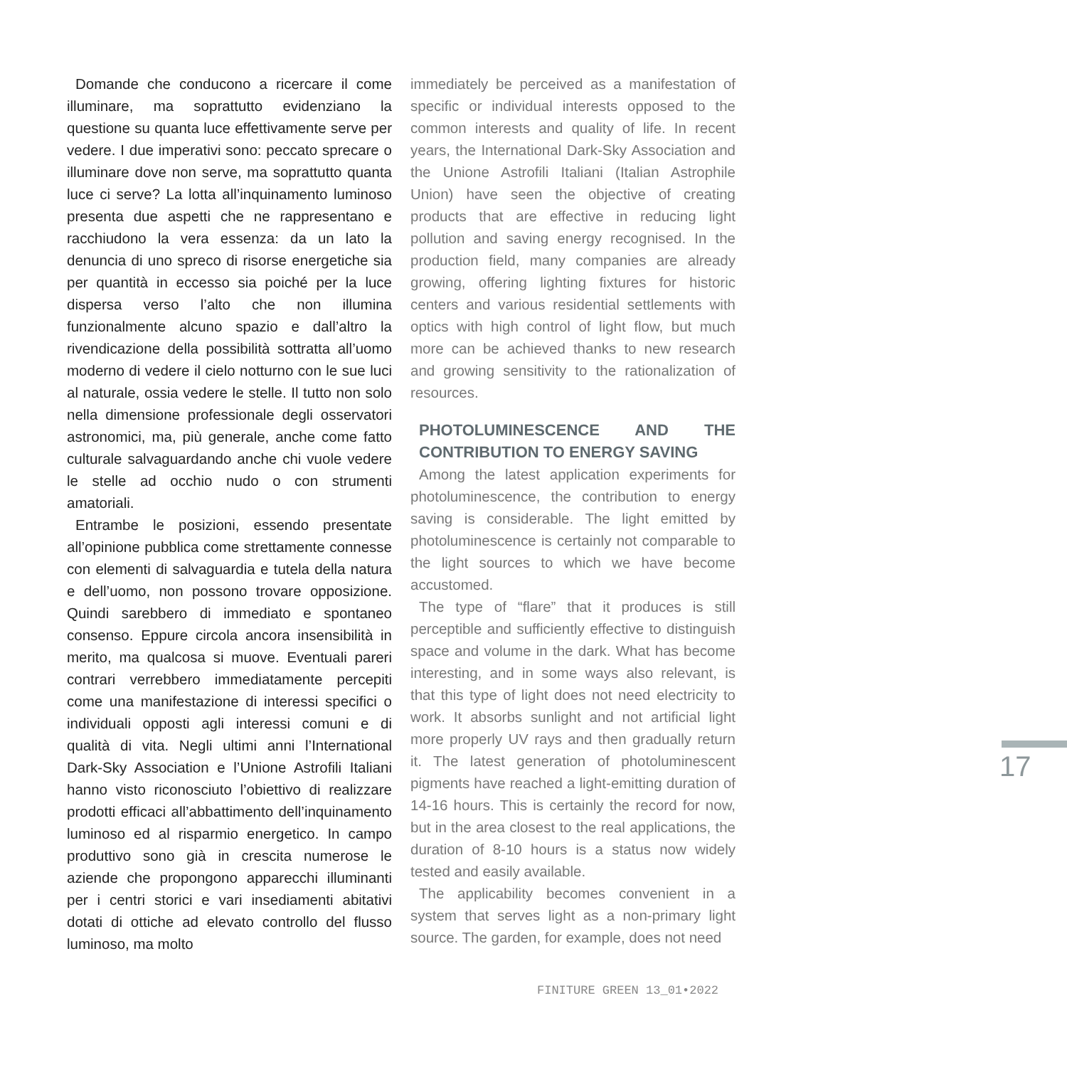Domande che conducono a ricercare il come illuminare, ma soprattutto evidenziano la questione su quanta luce effettivamente serve per vedere. I due imperativi sono: peccato sprecare o illuminare dove non serve, ma soprattutto quanta luce ci serve? La lotta all’inquinamento luminoso presenta due aspetti che ne rappresentano e racchiudono la vera essenza: da un lato la denuncia di uno spreco di risorse energetiche sia per quantità in eccesso sia poiché per la luce dispersa verso l’alto che non illumina funzionalmente alcuno spazio e dall’altro la rivendicazione della possibilità sottratta all’uomo moderno di vedere il cielo notturno con le sue luci al naturale, ossia vedere le stelle. Il tutto non solo nella dimensione professionale degli osservatori astronomici, ma, più generale, anche come fatto culturale salvaguardando anche chi vuole vedere le stelle ad occhio nudo o con strumenti amatoriali.
Entrambe le posizioni, essendo presentate all’opinione pubblica come strettamente connesse con elementi di salvaguardia e tutela della natura e dell’uomo, non possono trovare opposizione. Quindi sarebbero di immediato e spontaneo consenso. Eppure circola ancora insensibilità in merito, ma qualcosa si muove. Eventuali pareri contrari verrebbero immediatamente percepiti come una manifestazione di interessi specifici o individuali opposti agli interessi comuni e di qualità di vita. Negli ultimi anni l’International Dark-Sky Association e l’Unione Astrofili Italiani hanno visto riconosciuto l’obiettivo di realizzare prodotti efficaci all’abbattimento dell’inquinamento luminoso ed al risparmio energetico. In campo produttivo sono già in crescita numerose le aziende che propongono apparecchi illuminanti per i centri storici e vari insediamenti abitativi dotati di ottiche ad elevato controllo del flusso luminoso, ma molto
immediately be perceived as a manifestation of specific or individual interests opposed to the common interests and quality of life. In recent years, the International Dark-Sky Association and the Unione Astrofili Italiani (Italian Astrophile Union) have seen the objective of creating products that are effective in reducing light pollution and saving energy recognised. In the production field, many companies are already growing, offering lighting fixtures for historic centers and various residential settlements with optics with high control of light flow, but much more can be achieved thanks to new research and growing sensitivity to the rationalization of resources.
PHOTOLUMINESCENCE AND THE CONTRIBUTION TO ENERGY SAVING
Among the latest application experiments for photoluminescence, the contribution to energy saving is considerable. The light emitted by photoluminescence is certainly not comparable to the light sources to which we have become accustomed.
The type of “flare” that it produces is still perceptible and sufficiently effective to distinguish space and volume in the dark. What has become interesting, and in some ways also relevant, is that this type of light does not need electricity to work. It absorbs sunlight and not artificial light more properly UV rays and then gradually return it. The latest generation of photoluminescent pigments have reached a light-emitting duration of 14-16 hours. This is certainly the record for now, but in the area closest to the real applications, the duration of 8-10 hours is a status now widely tested and easily available.
The applicability becomes convenient in a system that serves light as a non-primary light source. The garden, for example, does not need
FINITURE GREEN 13_01•2022
17